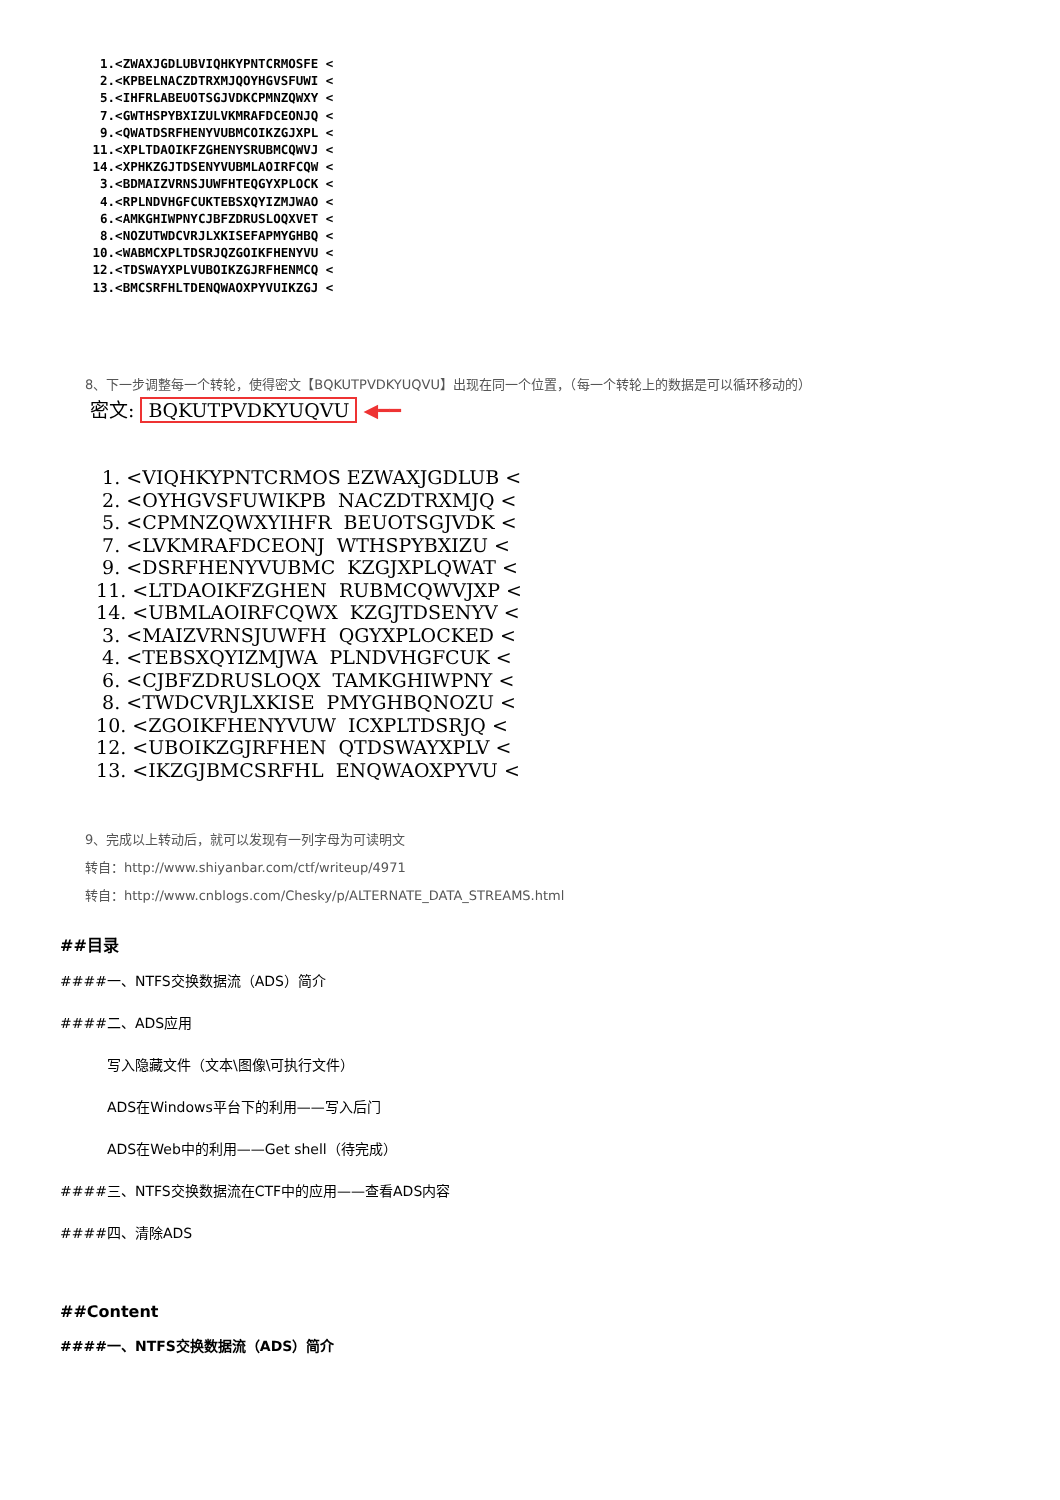1.<ZWAXJGDLUBVIQHKYPNTCRMOSFE < 2.<KPBELNACZDTRXMJQOYHGVSFUWI < 5.<IHFRLABEUOTSGJVDKCPMNZQWXY < 7.<GWTHSPYBXIZULVKMRAFDCEONJQ < 9.<QWATDSRFHENYVUBMCOIKZGJXPL < 11.<XPLTDAOIKFZGHENYSRUBMCQWVJ < 14.<XPHKZGJTDSENYVUBMLAOIRFCQW < 3.<BDMAIZVRNSJUWFHTEQGYXPLOCK < 4.<RPLNDVHGFCUKTEBSXQYIZMJWAO < 6.<AMKGHIWPNYCJBFZDRUSLOQXVET < 8.<NOZUTWDCVRJLXKISEFAPMYGHBQ < 10.<WABMCXPLTDSRJQZGOIKFHENYVU < 12.<TDSWAYXPLVUBOIKZGJRFHENMCQ < 13.<BMCSRFHLTDENQWAOXPYVUIKZGJ <
8、下一步调整每一个转轮，使得密文【BQKUTPVDKYUQVU】出现在同一个位置，（每一个转轮上的数据是可以循环移动的）
密文: BQKUTPVDKYUQVU ◀━━
1. <VIQHKYPNTCRMOS EZWAXJGDLUB < 2. <OYHGVSFUWIKPB NACZDTRXMJQ < 5. <CPMNZQWXYIHFR BEUOTSGJVDK < 7. <LVKMRAFDCEONJ WTHSPYBXIZU < 9. <DSRFHENYVUBMC KZGJXPLQWAT < 11. <LTDAOIKFZGHEN RUBMCQWVJXP < 14. <UBMLAOIRFCQWX KZGJTDSENYV < 3. <MAIZVRNSJUWFH QGYXPLOCKED < 4. <TEBSXQYIZMJWA PLNDVHGFCUK < 6. <CJBFZDRUSLOQX TAMKGHIWPNY < 8. <TWDCVRJLXKISE PMYGHBQNOZU < 10. <ZGOIKFHENYVUW ICXPLTDSRJQ < 12. <UBOIKZGJRFHEN QTDSWAYXPLV < 13. <IKZGJBMCSRFHL ENQWAOXPYVU <
9、完成以上转动后，就可以发现有一列字母为可读明文
转自：http://www.shiyanbar.com/ctf/writeup/4971
转自：http://www.cnblogs.com/Chesky/p/ALTERNATE_DATA_STREAMS.html
##目录
####一、NTFS交换数据流（ADS）简介
####二、ADS应用
写入隐藏文件（文本\图像\可执行文件）
ADS在Windows平台下的利用——写入后门
ADS在Web中的利用——Get shell（待完成）
####三、NTFS交换数据流在CTF中的应用——查看ADS内容
####四、清除ADS
##Content
####一、NTFS交换数据流（ADS）简介